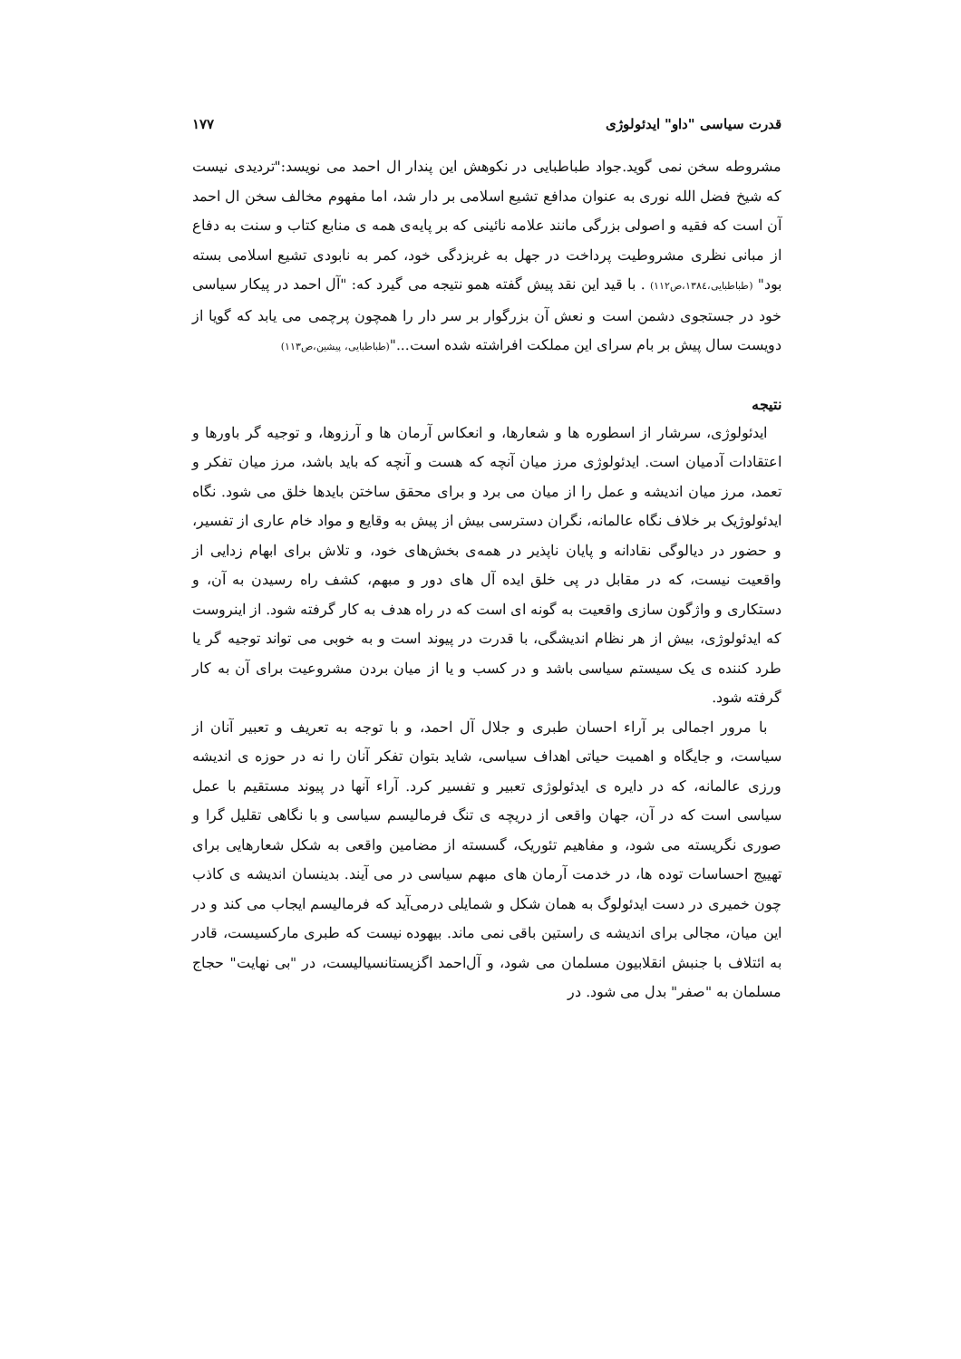قدرت سیاسی "داو" ایدئولوژی ۱۷۷
مشروطه سخن نمی گوید.جواد طباطبایی در نکوهش این پندار ال احمد می نویسد:"تردیدی نیست که شیخ فضل الله نوری به عنوان مدافع تشیع اسلامی بر دار شد، اما مفهوم مخالف سخن ال احمد آن است که فقیه و اصولی بزرگی مانند علامه نائینی که بر پایه‌ی همه ی منابع کتاب و سنت به دفاع از مبانی نظری مشروطیت پرداخت در جهل به غربزدگی خود، کمر به نابودی تشیع اسلامی بسته بود" (طباطبایی،۱۳۸٤،ص۱۱۲) . با قید این نقد پیش گفته همو نتیجه می گیرد که: "آل احمد در پیکار سیاسی خود در جستجوی دشمن است و نعش آن بزرگوار بر سر دار را همچون پرچمی می یابد که گویا از دویست سال پیش بر بام سرای این مملکت افراشته شده است..."(طباطبایی، پیشین،ص۱۱۳)
نتیجه
ایدئولوژی، سرشار از اسطوره ها و شعارها، و انعکاس آرمان ها و آرزوها، و توجیه گر باورها و اعتقادات آدمیان است. ایدئولوژی مرز میان آنچه که هست و آنچه که باید باشد، مرز میان تفکر و تعمد، مرز میان اندیشه و عمل را از میان می برد و برای محقق ساختن بایدها خلق می شود. نگاه ایدئولوژیک بر خلاف نگاه عالمانه، نگران دسترسی بیش از پیش به وقایع و مواد خام عاری از تفسیر، و حضور در دیالوگی نقادانه و پایان ناپذیر در همه‌ی بخش‌های خود، و تلاش برای ابهام زدایی از واقعیت نیست، که در مقابل در پی خلق ایده آل های دور و مبهم، کشف راه رسیدن به آن، و دستکاری و واژگون سازی واقعیت به گونه ای است که در راه هدف به کار گرفته شود. از اینروست که ایدئولوژی، بیش از هر نظام اندیشگی، با قدرت در پیوند است و به خوبی می تواند توجیه گر یا طرد کننده ی یک سیستم سیاسی باشد و در کسب و یا از میان بردن مشروعیت برای آن به کار گرفته شود.
با مرور اجمالی بر آراء احسان طبری و جلال آل احمد، و با توجه به تعریف و تعبیر آنان از سیاست، و جایگاه و اهمیت حیاتی اهداف سیاسی، شاید بتوان تفکر آنان را نه در حوزه ی اندیشه ورزی عالمانه، که در دایره ی ایدئولوژی تعبیر و تفسیر کرد. آراء آنها در پیوند مستقیم با عمل سیاسی است که در آن، جهان واقعی از دریچه ی تنگ فرمالیسم سیاسی و با نگاهی تقلیل گرا و صوری نگریسته می شود، و مفاهیم تئوریک، گسسته از مضامین واقعی به شکل شعارهایی برای تهییج احساسات توده ها، در خدمت آرمان های مبهم سیاسی در می آیند. بدینسان اندیشه ی کاذب چون خمیری در دست ایدئولوگ به همان شکل و شمایلی درمی‌آید که فرمالیسم ایجاب می کند و در این میان، مجالی برای اندیشه ی راستین باقی نمی ماند. بیهوده نیست که طبری مارکسیست، قادر به ائتلاف با جنبش انقلابیون مسلمان می شود، و آل‌احمد اگزیستانسیالیست، در "بی نهایت" حجاج مسلمان به "صفر" بدل می شود. در